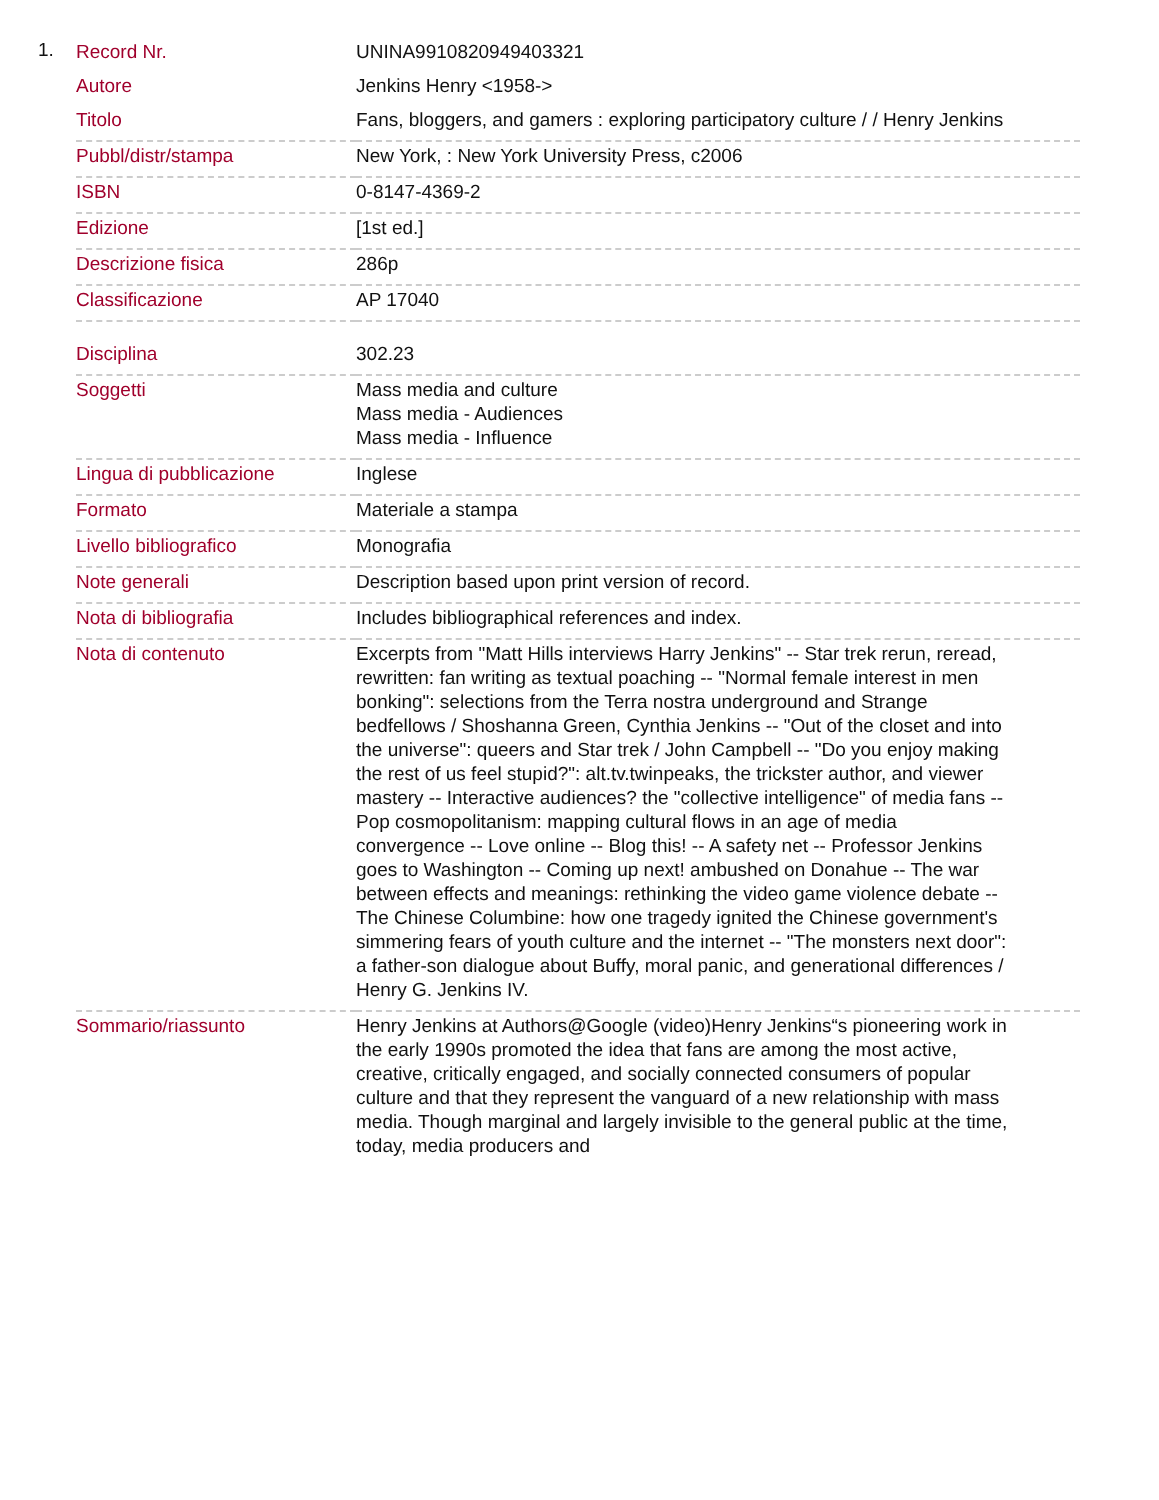1.
| Record Nr. | UNINA9910820949403321 |
| Autore | Jenkins Henry <1958-> |
| Titolo | Fans, bloggers, and gamers : exploring participatory culture / / Henry Jenkins |
| Pubbl/distr/stampa | New York, : New York University Press, c2006 |
| ISBN | 0-8147-4369-2 |
| Edizione | [1st ed.] |
| Descrizione fisica | 286p |
| Classificazione | AP 17040 |
| Disciplina | 302.23 |
| Soggetti | Mass media and culture Mass media - Audiences Mass media - Influence |
| Lingua di pubblicazione | Inglese |
| Formato | Materiale a stampa |
| Livello bibliografico | Monografia |
| Note generali | Description based upon print version of record. |
| Nota di bibliografia | Includes bibliographical references and index. |
| Nota di contenuto | Excerpts from "Matt Hills interviews Harry Jenkins" -- Star trek rerun, reread, rewritten: fan writing as textual poaching -- "Normal female interest in men bonking": selections from the Terra nostra underground and Strange bedfellows / Shoshanna Green, Cynthia Jenkins -- "Out of the closet and into the universe": queers and Star trek / John Campbell -- "Do you enjoy making the rest of us feel stupid?": alt.tv.twinpeaks, the trickster author, and viewer mastery -- Interactive audiences? the "collective intelligence" of media fans -- Pop cosmopolitanism: mapping cultural flows in an age of media convergence -- Love online -- Blog this! -- A safety net -- Professor Jenkins goes to Washington -- Coming up next! ambushed on Donahue -- The war between effects and meanings: rethinking the video game violence debate -- The Chinese Columbine: how one tragedy ignited the Chinese government's simmering fears of youth culture and the internet -- "The monsters next door": a father-son dialogue about Buffy, moral panic, and generational differences / Henry G. Jenkins IV. |
| Sommario/riassunto | Henry Jenkins at Authors@Google (video)Henry Jenkins“s pioneering work in the early 1990s promoted the idea that fans are among the most active, creative, critically engaged, and socially connected consumers of popular culture and that they represent the vanguard of a new relationship with mass media. Though marginal and largely invisible to the general public at the time, today, media producers and |